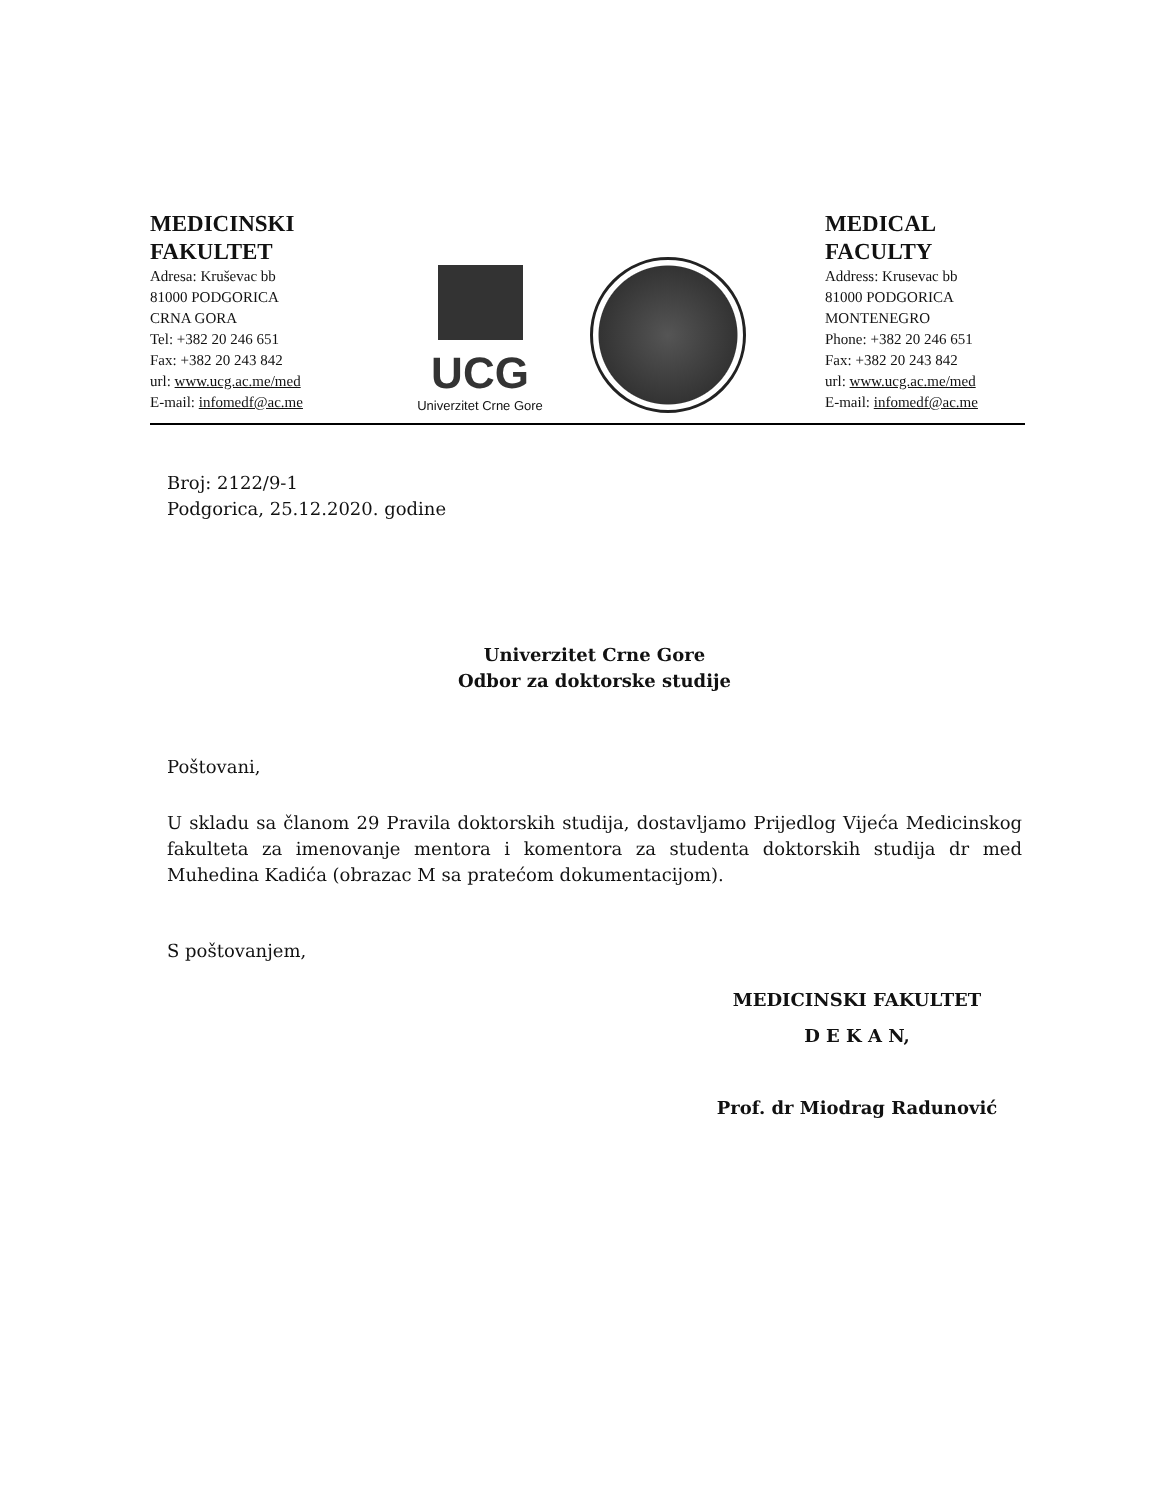MEDICINSKI FAKULTET
Adresa: Kruševac bb
81000 PODGORICA
CRNA GORA
Tel: +382 20 246 651
Fax: +382 20 243 842
url: www.ucg.ac.me/med
E-mail: infomedf@ac.me
UCG
Univerzitet Crne Gore
MEDICAL FACULTY
Address: Krusevac bb
81000 PODGORICA
MONTENEGRO
Phone: +382 20 246 651
Fax: +382 20 243 842
url: www.ucg.ac.me/med
E-mail: infomedf@ac.me
Broj: 2122/9-1
Podgorica, 25.12.2020. godine
Univerzitet Crne Gore
Odbor za doktorske studije
Poštovani,
U skladu sa članom 29 Pravila doktorskih studija, dostavljamo Prijedlog Vijeća Medicinskog fakulteta za imenovanje mentora i komentora za studenta doktorskih studija dr med Muhedina Kadića (obrazac M sa pratećom dokumentacijom).
S poštovanjem,
MEDICINSKI FAKULTET
D E K A N,
Prof. dr Miodrag Radunović